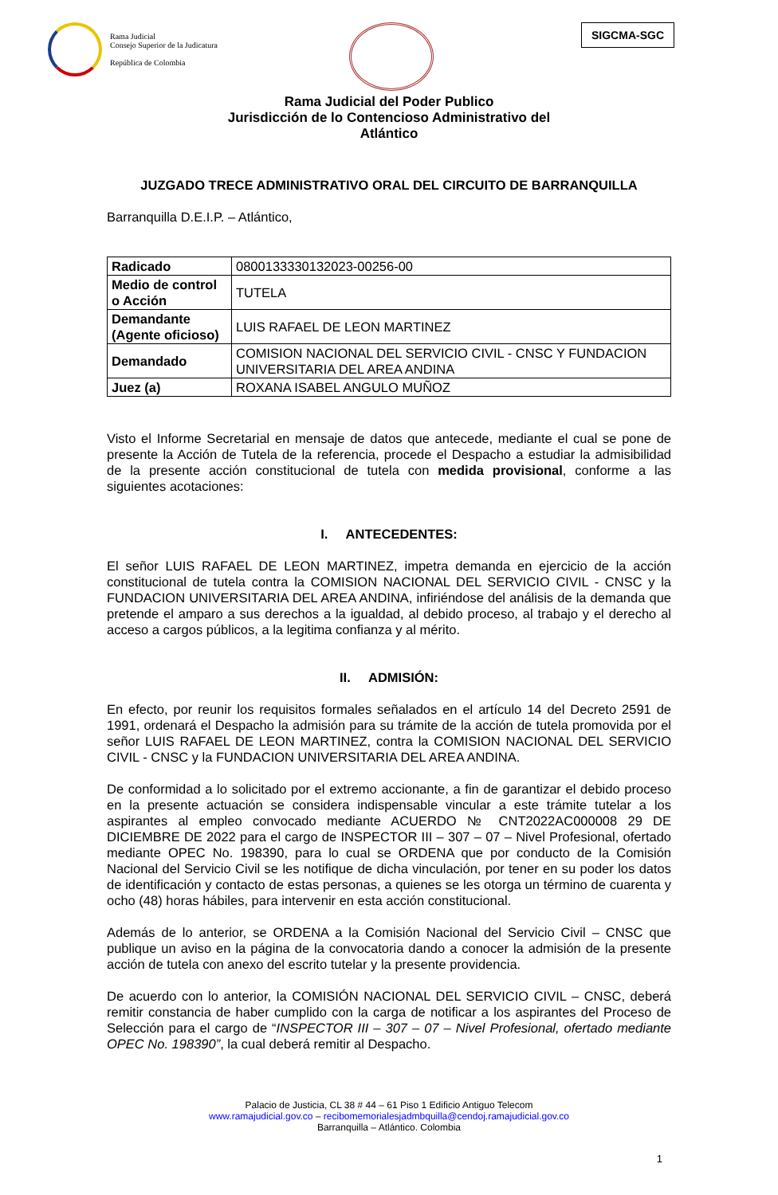Rama Judicial
Consejo Superior de la Judicatura
República de Colombia
SIGCMA-SGC
Rama Judicial del Poder Publico
Jurisdicción de lo Contencioso Administrativo del
Atlántico
JUZGADO TRECE ADMINISTRATIVO ORAL DEL CIRCUITO DE BARRANQUILLA
Barranquilla D.E.I.P. – Atlántico,
| Radicado | 0800133330132023-00256-00 |
| Medio de control o Acción | TUTELA |
| Demandante (Agente oficioso) | LUIS RAFAEL DE LEON MARTINEZ |
| Demandado | COMISION NACIONAL DEL SERVICIO CIVIL - CNSC Y FUNDACION UNIVERSITARIA DEL AREA ANDINA |
| Juez (a) | ROXANA ISABEL ANGULO MUÑOZ |
Visto el Informe Secretarial en mensaje de datos que antecede, mediante el cual se pone de presente la Acción de Tutela de la referencia, procede el Despacho a estudiar la admisibilidad de la presente acción constitucional de tutela con medida provisional, conforme a las siguientes acotaciones:
I. ANTECEDENTES:
El señor LUIS RAFAEL DE LEON MARTINEZ, impetra demanda en ejercicio de la acción constitucional de tutela contra la COMISION NACIONAL DEL SERVICIO CIVIL - CNSC y la FUNDACION UNIVERSITARIA DEL AREA ANDINA, infiriéndose del análisis de la demanda que pretende el amparo a sus derechos a la igualdad, al debido proceso, al trabajo y el derecho al acceso a cargos públicos, a la legitima confianza y al mérito.
II. ADMISIÓN:
En efecto, por reunir los requisitos formales señalados en el artículo 14 del Decreto 2591 de 1991, ordenará el Despacho la admisión para su trámite de la acción de tutela promovida por el señor LUIS RAFAEL DE LEON MARTINEZ, contra la COMISION NACIONAL DEL SERVICIO CIVIL - CNSC y la FUNDACION UNIVERSITARIA DEL AREA ANDINA.
De conformidad a lo solicitado por el extremo accionante, a fin de garantizar el debido proceso en la presente actuación se considera indispensable vincular a este trámite tutelar a los aspirantes al empleo convocado mediante ACUERDO № CNT2022AC000008 29 DE DICIEMBRE DE 2022 para el cargo de INSPECTOR III – 307 – 07 – Nivel Profesional, ofertado mediante OPEC No. 198390, para lo cual se ORDENA que por conducto de la Comisión Nacional del Servicio Civil se les notifique de dicha vinculación, por tener en su poder los datos de identificación y contacto de estas personas, a quienes se les otorga un término de cuarenta y ocho (48) horas hábiles, para intervenir en esta acción constitucional.
Además de lo anterior, se ORDENA a la Comisión Nacional del Servicio Civil – CNSC que publique un aviso en la página de la convocatoria dando a conocer la admisión de la presente acción de tutela con anexo del escrito tutelar y la presente providencia.
De acuerdo con lo anterior, la COMISIÓN NACIONAL DEL SERVICIO CIVIL – CNSC, deberá remitir constancia de haber cumplido con la carga de notificar a los aspirantes del Proceso de Selección para el cargo de “INSPECTOR III – 307 – 07 – Nivel Profesional, ofertado mediante OPEC No. 198390”, la cual deberá remitir al Despacho.
Palacio de Justicia, CL 38 # 44 – 61 Piso 1 Edificio Antiguo Telecom
www.ramajudicial.gov.co – recibomemorialesjadmbquilla@cendoj.ramajudicial.gov.co
Barranquilla – Atlántico. Colombia
1